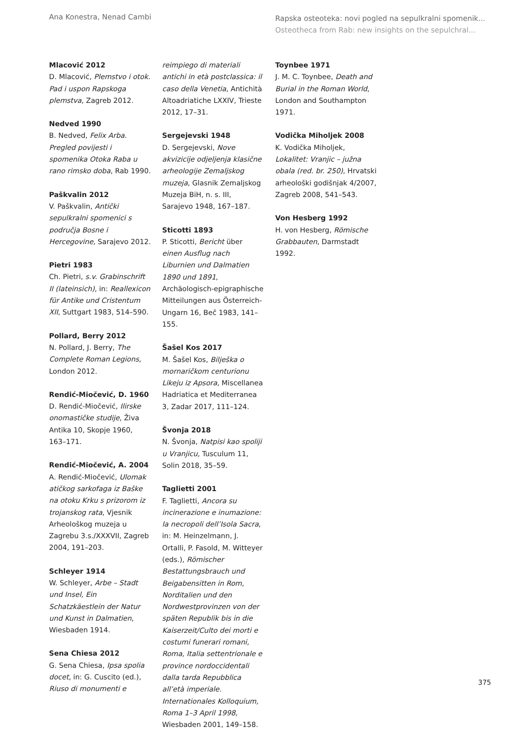Ana Konestra, Nenad Cambi
Rapska osteoteka: novi pogled na sepulkralni spomenik...
Osteotheca from Rab: new insights on the sepulchral...
Mlacović 2012
D. Mlacović, Plemstvo i otok. Pad i uspon Rapskoga plemstva, Zagreb 2012.
Nedved 1990
B. Nedved, Felix Arba. Pregled povijesti i spomenika Otoka Raba u rano rimsko doba, Rab 1990.
Paškvalin 2012
V. Paškvalin, Antički sepulkralni spomenici s područja Bosne i Hercegovine, Sarajevo 2012.
Pietri 1983
Ch. Pietri, s.v. Grabinschrift II (lateinsich), in: Reallexicon für Antike und Cristentum XII, Suttgart 1983, 514–590.
Pollard, Berry 2012
N. Pollard, J. Berry, The Complete Roman Legions, London 2012.
Rendić-Miočević, D. 1960
D. Rendić-Miočević, Ilirske onomastičke studije, Živa Antika 10, Skopje 1960, 163–171.
Rendić-Miočević, A. 2004
A. Rendić-Miočević, Ulomak atičkog sarkofaga iz Baške na otoku Krku s prizorom iz trojanskog rata, Vjesnik Arheološkog muzeja u Zagrebu 3.s./XXXVII, Zagreb 2004, 191–203.
Schleyer 1914
W. Schleyer, Arbe – Stadt und Insel, Ein Schatzkäestlein der Natur und Kunst in Dalmatien, Wiesbaden 1914.
Sena Chiesa 2012
G. Sena Chiesa, Ipsa spolia docet, in: G. Cuscito (ed.), Riuso di monumenti e
reimpiego di materiali antichi in età postclassica: il caso della Venetia, Antichità Altoadriatiche LXXIV, Trieste 2012, 17–31.
Sergejevski 1948
D. Sergejevski, Nove akvizicije odjeljenja klasične arheologije Zemaljskog muzeja, Glasnik Zemaljskog Muzeja BiH, n. s. III, Sarajevo 1948, 167–187.
Sticotti 1893
P. Sticotti, Bericht über einen Ausflug nach Liburnien und Dalmatien 1890 und 1891, Archäologisch-epigraphische Mitteilungen aus Österreich-Ungarn 16, Beč 1983, 141–155.
Šašel Kos 2017
M. Šašel Kos, Bilješka o mornaričkom centurionu Likeju iz Apsora, Miscellanea Hadriatica et Mediterranea 3, Zadar 2017, 111–124.
Švonja 2018
N. Švonja, Natpisi kao spoliji u Vranjicu, Tusculum 11, Solin 2018, 35–59.
Taglietti 2001
F. Taglietti, Ancora su incinerazione e inumazione: la necropoli dell’Isola Sacra, in: M. Heinzelmann, J. Ortalli, P. Fasold, M. Witteyer (eds.), Römischer Bestattungsbrauch und Beigabensitten in Rom, Norditalien und den Nordwestprovinzen von der späten Republik bis in die Kaiserzeit/Culto dei morti e costumi funerari romani, Roma, Italia settentrionale e province nordoccidentali dalla tarda Repubblica all’età imperiale. Internationales Kolloquium, Roma 1–3 April 1998, Wiesbaden 2001, 149–158.
Toynbee 1971
J. M. C. Toynbee, Death and Burial in the Roman World, London and Southampton 1971.
Vodička Miholjek 2008
K. Vodička Miholjek, Lokalitet: Vranjic – južna obala (red. br. 250), Hrvatski arheološki godišnjak 4/2007, Zagreb 2008, 541–543.
Von Hesberg 1992
H. von Hesberg, Römische Grabbauten, Darmstadt 1992.
375